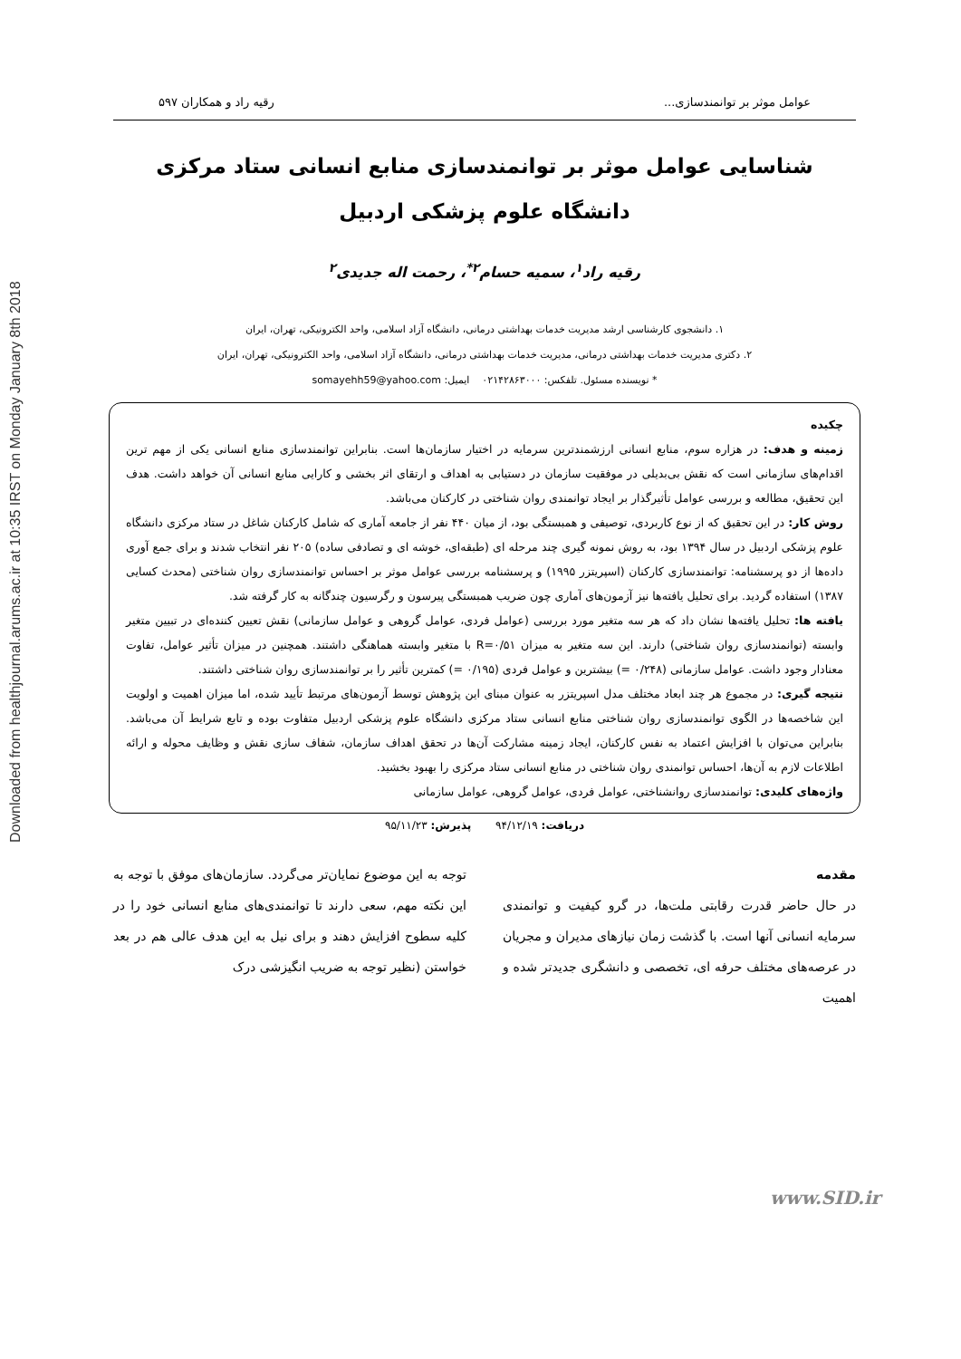Downloaded from healthjournal.arums.ac.ir at 10:35 IRST on Monday January 8th 2018
عوامل موثر بر توانمندسازی... رقیه راد و همکاران ۵۹۷
شناسایی عوامل موثر بر توانمندسازی منابع انسانی ستاد مرکزی
دانشگاه علوم پزشکی اردبیل
رقیه راد<sup>۱</sup>، سمیه حسام<sup>۲*</sup>، رحمت اله جدیدی<sup>۲</sup>
۱. دانشجوی کارشناسی ارشد مدیریت خدمات بهداشتی درمانی، دانشگاه آزاد اسلامی، واحد الکترونیکی، تهران، ایران
۲. دکتری مدیریت خدمات بهداشتی درمانی، مدیریت خدمات بهداشتی درمانی، دانشگاه آزاد اسلامی، واحد الکترونیکی، تهران، ایران
* نویسنده مسئول. تلفکس: ۰۲۱۴۲۸۶۳۰۰۰ ایمیل: somayehh59@yahoo.com
چکیده
زمینه و هدف: در هزاره سوم، منابع انسانی ارزشمندترین سرمایه در اختیار سازمان‌ها است. بنابراین توانمندسازی منابع انسانی یکی از مهم ترین اقدام‌های سازمانی است که نقش بی‌بدیلی در موفقیت سازمان در دستیابی به اهداف و ارتقای اثر بخشی و کارایی منابع انسانی آن خواهد داشت. هدف این تحقیق، مطالعه و بررسی عوامل تأثیرگذار بر ایجاد توانمندی روان شناختی در کارکنان می‌باشد.
روش کار: در این تحقیق که از نوع کاربردی، توصیفی و همبستگی بود، از میان ۴۴۰ نفر از جامعه آماری که شامل کارکنان شاغل در ستاد مرکزی دانشگاه علوم پزشکی اردبیل در سال ۱۳۹۴ بود، به روش نمونه گیری چند مرحله ای (طبقه‌ای، خوشه ای و تصادفی ساده) ۲۰۵ نفر انتخاب شدند و برای جمع آوری داده‌ها از دو پرسشنامه: توانمندسازی کارکنان (اسپریتزر ۱۹۹۵) و پرسشنامه بررسی عوامل موثر بر احساس توانمندسازی روان شناختی (محدث کسایی ۱۳۸۷) استفاده گردید. برای تحلیل یافته‌ها نیز آزمون‌های آماری چون ضریب همبستگی پیرسون و رگرسیون چندگانه به کار گرفته شد.
یافته ها: تحلیل یافته‌ها نشان داد که هر سه متغیر مورد بررسی (عوامل فردی، عوامل گروهی و عوامل سازمانی) نقش تعیین کننده‌ای در تبیین متغیر وابسته (توانمندسازی روان شناختی) دارند. این سه متغیر به میزان R=۰/۵۱ با متغیر وابسته هماهنگی داشتند. همچنین در میزان تأثیر عوامل، تفاوت معنادار وجود داشت. عوامل سازمانی (۰/۲۴۸ =) بیشترین و عوامل فردی (۰/۱۹۵ =) کمترین تأثیر را بر توانمندسازی روان شناختی داشتند.
نتیجه گیری: در مجموع هر چند ابعاد مختلف مدل اسپریتزر به عنوان مبنای این پژوهش توسط آزمون‌های مرتبط تأیید شده، اما میزان اهمیت و اولویت این شاخصه‌ها در الگوی توانمندسازی روان شناختی منابع انسانی ستاد مرکزی دانشگاه علوم پزشکی اردبیل متفاوت بوده و تابع شرایط آن می‌باشد. بنابراین می‌توان با افزایش اعتماد به نفس کارکنان، ایجاد زمینه مشارکت آن‌ها در تحقق اهداف سازمان، شفاف سازی نقش و وظایف محوله و ارائه اطلاعات لازم به آن‌ها، احساس توانمندی روان شناختی در منابع انسانی ستاد مرکزی را بهبود بخشید.
واژه‌های کلیدی: توانمندسازی روانشناختی، عوامل فردی، عوامل گروهی، عوامل سازمانی
دریافت: ۹۴/۱۲/۱۹ پذیرش: ۹۵/۱۱/۲۳
مقدمه
در حال حاضر قدرت رقابتی ملت‌ها، در گرو کیفیت و توانمندی سرمایه انسانی آنها است. با گذشت زمان نیازهای مدیران و مجریان در عرصه‌های مختلف حرفه ای، تخصصی و دانشگری جدیدتر شده و اهمیت
توجه به این موضوع نمایان‌تر می‌گردد. سازمان‌های موفق با توجه به این نکته مهم، سعی دارند تا توانمندی‌های منابع انسانی خود را در کلیه سطوح افزایش دهند و برای نیل به این هدف عالی هم در بعد خواستن (نظیر توجه به ضریب انگیزشی درک
www.SID.ir